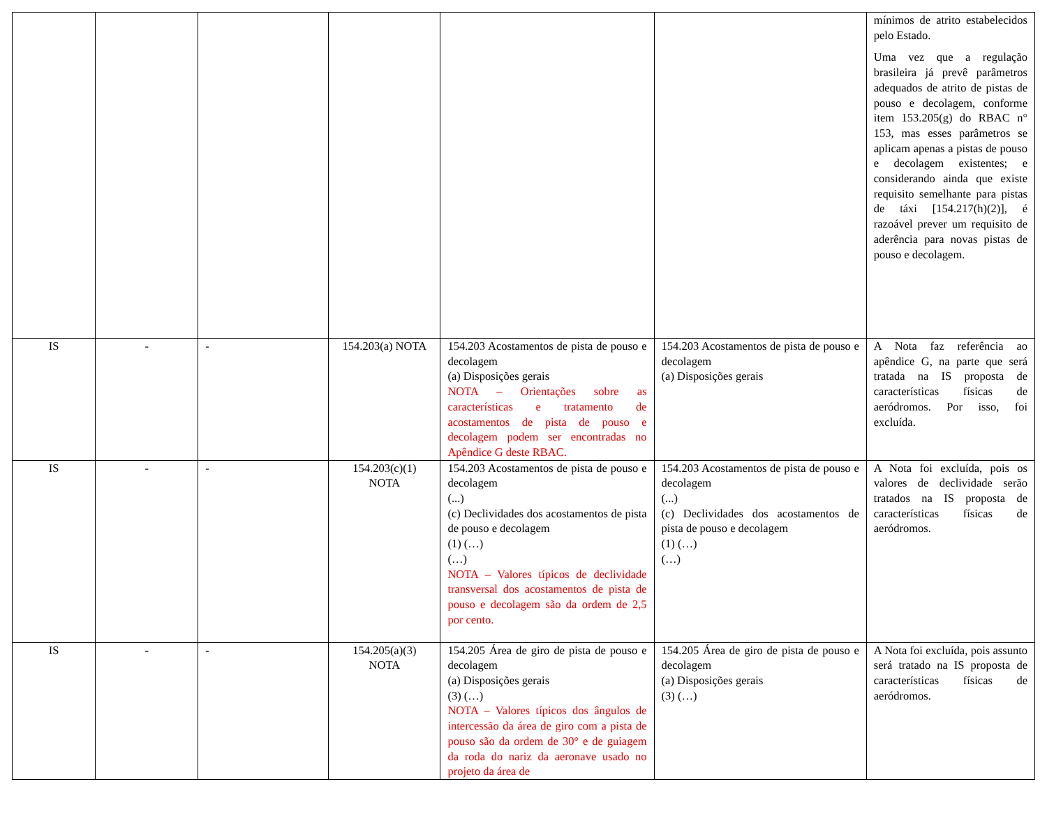| | | | | | | mínimos de atrito estabelecidos pelo Estado. Uma vez que a regulação brasileira já prevê parâmetros adequados de atrito de pistas de pouso e decolagem, conforme item 153.205(g) do RBAC n° 153, mas esses parâmetros se aplicam apenas a pistas de pouso e decolagem existentes; e considerando ainda que existe requisito semelhante para pistas de táxi [154.217(h)(2)], é razoável prever um requisito de aderência para novas pistas de pouso e decolagem. |
| IS | - | - | 154.203(a) NOTA | 154.203 Acostamentos de pista de pouso e decolagem (a) Disposições gerais NOTA – Orientações sobre as características e tratamento de acostamentos de pista de pouso e decolagem podem ser encontradas no Apêndice G deste RBAC. | 154.203 Acostamentos de pista de pouso e decolagem (a) Disposições gerais | A Nota faz referência ao apêndice G, na parte que será tratada na IS proposta de características físicas de aeródromos. Por isso, foi excluída. |
| IS | - | - | 154.203(c)(1) NOTA | 154.203 Acostamentos de pista de pouso e decolagem (...) (c) Declividades dos acostamentos de pista de pouso e decolagem (1) (…) (…) NOTA – Valores típicos de declividade transversal dos acostamentos de pista de pouso e decolagem são da ordem de 2,5 por cento. | 154.203 Acostamentos de pista de pouso e decolagem (...) (c) Declividades dos acostamentos de pista de pouso e decolagem (1) (…) (…) | A Nota foi excluída, pois os valores de declividade serão tratados na IS proposta de características físicas de aeródromos. |
| IS | - | - | 154.205(a)(3) NOTA | 154.205 Área de giro de pista de pouso e decolagem (a) Disposições gerais (3) (…) NOTA – Valores típicos dos ângulos de intercessão da área de giro com a pista de pouso são da ordem de 30° e de guiagem da roda do nariz da aeronave usado no projeto da área de | 154.205 Área de giro de pista de pouso e decolagem (a) Disposições gerais (3) (…) | A Nota foi excluída, pois assunto será tratado na IS proposta de características físicas de aeródromos. |